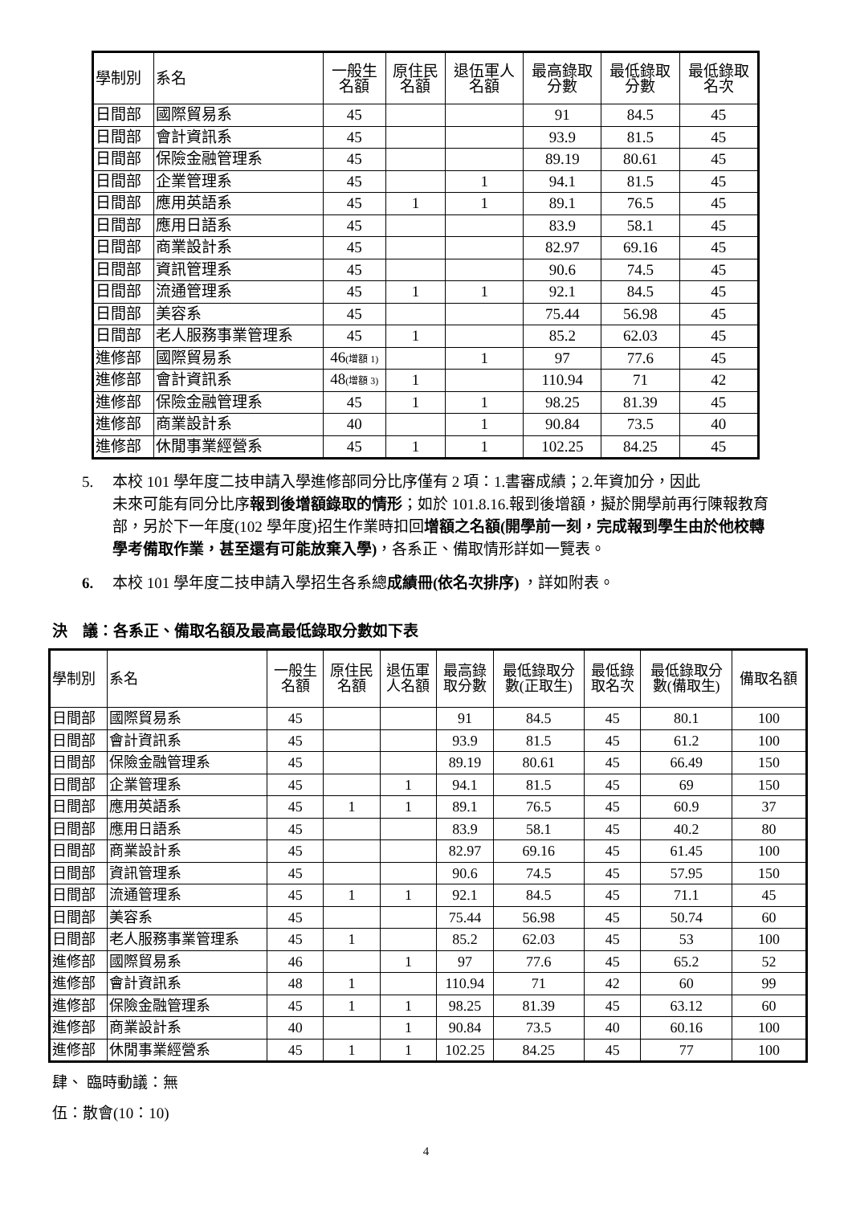| 學制別 | 系名 | 一般生 名額 | 原住民 名額 | 退伍軍人 名額 | 最高錄取 分數 | 最低錄取 分數 | 最低錄取 名次 |
| --- | --- | --- | --- | --- | --- | --- | --- |
| 日間部 | 國際貿易系 | 45 | | | 91 | 84.5 | 45 |
| 日間部 | 會計資訊系 | 45 | | | 93.9 | 81.5 | 45 |
| 日間部 | 保險金融管理系 | 45 | | | 89.19 | 80.61 | 45 |
| 日間部 | 企業管理系 | 45 | | 1 | 94.1 | 81.5 | 45 |
| 日間部 | 應用英語系 | 45 | 1 | 1 | 89.1 | 76.5 | 45 |
| 日間部 | 應用日語系 | 45 | | | 83.9 | 58.1 | 45 |
| 日間部 | 商業設計系 | 45 | | | 82.97 | 69.16 | 45 |
| 日間部 | 資訊管理系 | 45 | | | 90.6 | 74.5 | 45 |
| 日間部 | 流通管理系 | 45 | 1 | 1 | 92.1 | 84.5 | 45 |
| 日間部 | 美容系 | 45 | | | 75.44 | 56.98 | 45 |
| 日間部 | 老人服務事業管理系 | 45 | 1 | | 85.2 | 62.03 | 45 |
| 進修部 | 國際貿易系 | 46 (增額 1) | | 1 | 97 | 77.6 | 45 |
| 進修部 | 會計資訊系 | 48 (增額 3) | 1 | | 110.94 | 71 | 42 |
| 進修部 | 保險金融管理系 | 45 | 1 | 1 | 98.25 | 81.39 | 45 |
| 進修部 | 商業設計系 | 40 | | 1 | 90.84 | 73.5 | 40 |
| 進修部 | 休閒事業經營系 | 45 | 1 | 1 | 102.25 | 84.25 | 45 |
5. 本校 101 學年度二技申請入學進修部同分比序僅有 2 項：1.書審成績；2.年資加分，因此
未來可能有同分比序報到後增額錄取的情形；如於 101.8.16.報到後增額，擬於開學前再行陳報教育部，另於下一年度(102 學年度)招生作業時扣回增額之名額(開學前一刻，完成報到學生由於他校轉學考備取作業，甚至還有可能放棄入學)，各系正、備取情形詳如一覽表。
6. 本校 101 學年度二技申請入學招生各系總成績冊(依名次排序) ，詳如附表。
決　議：各系正、備取名額及最高最低錄取分數如下表
| 學制別 | 系名 | 一般生 名額 | 原住民 名額 | 退伍軍 人名額 | 最高錄 取分數 | 最低錄取分 數(正取生) | 最低錄 取名次 | 最低錄取分 數(備取生) | 備取名額 |
| --- | --- | --- | --- | --- | --- | --- | --- | --- | --- |
| 日間部 | 國際貿易系 | 45 | | | 91 | 84.5 | 45 | 80.1 | 100 |
| 日間部 | 會計資訊系 | 45 | | | 93.9 | 81.5 | 45 | 61.2 | 100 |
| 日間部 | 保險金融管理系 | 45 | | | 89.19 | 80.61 | 45 | 66.49 | 150 |
| 日間部 | 企業管理系 | 45 | | 1 | 94.1 | 81.5 | 45 | 69 | 150 |
| 日間部 | 應用英語系 | 45 | 1 | 1 | 89.1 | 76.5 | 45 | 60.9 | 37 |
| 日間部 | 應用日語系 | 45 | | | 83.9 | 58.1 | 45 | 40.2 | 80 |
| 日間部 | 商業設計系 | 45 | | | 82.97 | 69.16 | 45 | 61.45 | 100 |
| 日間部 | 資訊管理系 | 45 | | | 90.6 | 74.5 | 45 | 57.95 | 150 |
| 日間部 | 流通管理系 | 45 | 1 | 1 | 92.1 | 84.5 | 45 | 71.1 | 45 |
| 日間部 | 美容系 | 45 | | | 75.44 | 56.98 | 45 | 50.74 | 60 |
| 日間部 | 老人服務事業管理系 | 45 | 1 | | 85.2 | 62.03 | 45 | 53 | 100 |
| 進修部 | 國際貿易系 | 46 | | 1 | 97 | 77.6 | 45 | 65.2 | 52 |
| 進修部 | 會計資訊系 | 48 | 1 | | 110.94 | 71 | 42 | 60 | 99 |
| 進修部 | 保險金融管理系 | 45 | 1 | 1 | 98.25 | 81.39 | 45 | 63.12 | 60 |
| 進修部 | 商業設計系 | 40 | | 1 | 90.84 | 73.5 | 40 | 60.16 | 100 |
| 進修部 | 休閒事業經營系 | 45 | 1 | 1 | 102.25 | 84.25 | 45 | 77 | 100 |
肆、 臨時動議：無
伍：散會(10：10)
4